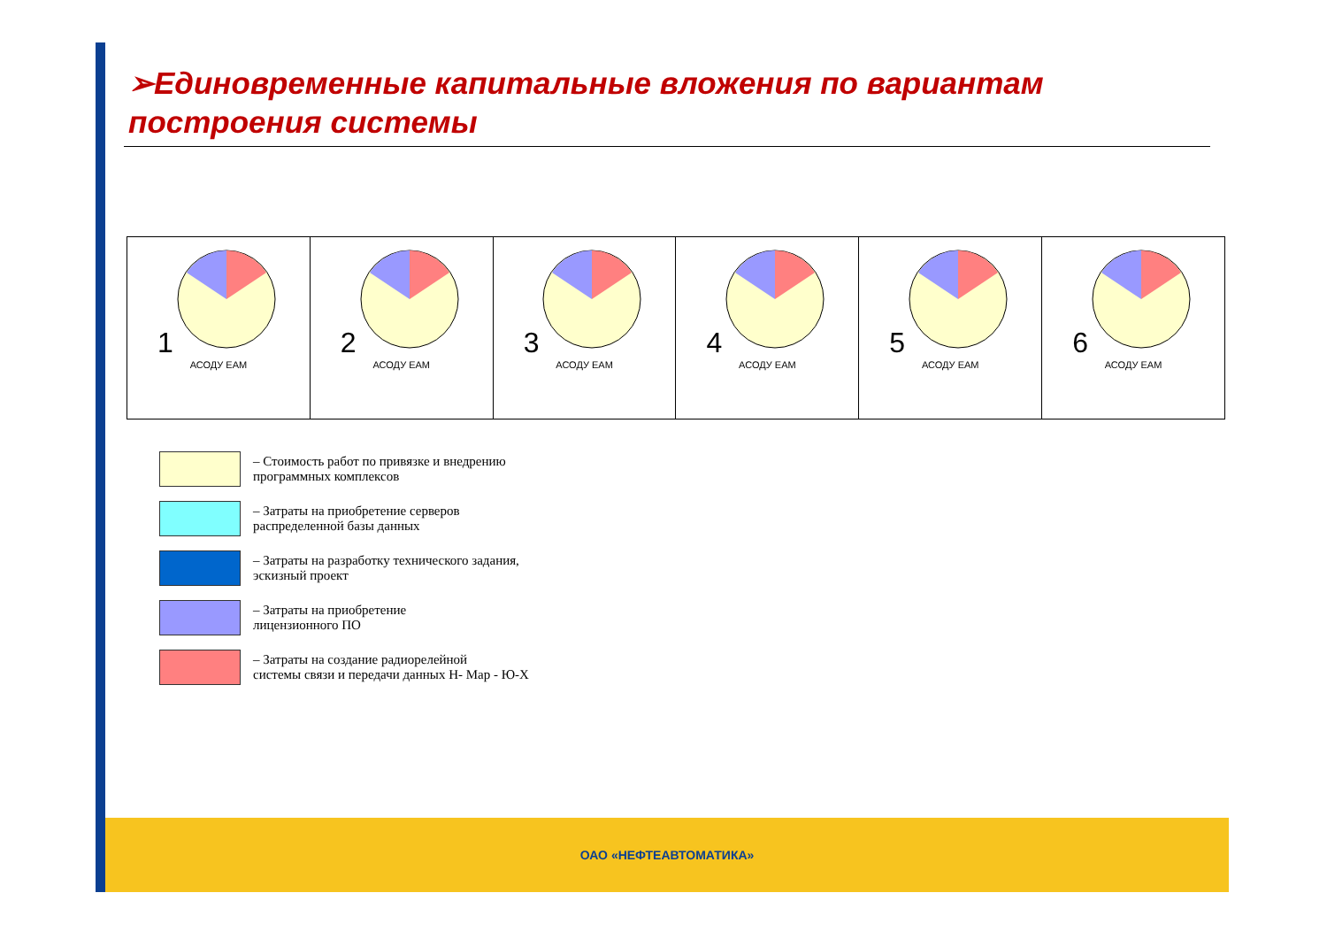➢Единовременные капитальные вложения по вариантам построения системы
1
АСОДУ EAM
2
АСОДУ EAM
3
АСОДУ EAM
4
АСОДУ EAM
5
АСОДУ EAM
6
АСОДУ EAM
– Стоимость работ по привязке и внедрению
программных комплексов
– Затраты на приобретение серверов
распределенной базы данных
– Затраты на разработку технического задания,
эскизный проект
– Затраты на приобретение
лицензионного ПО
– Затраты на создание радиорелейной
системы связи и передачи данных Н- Мар - Ю-Х
ОАО «НЕФТЕАВТОМАТИКА»